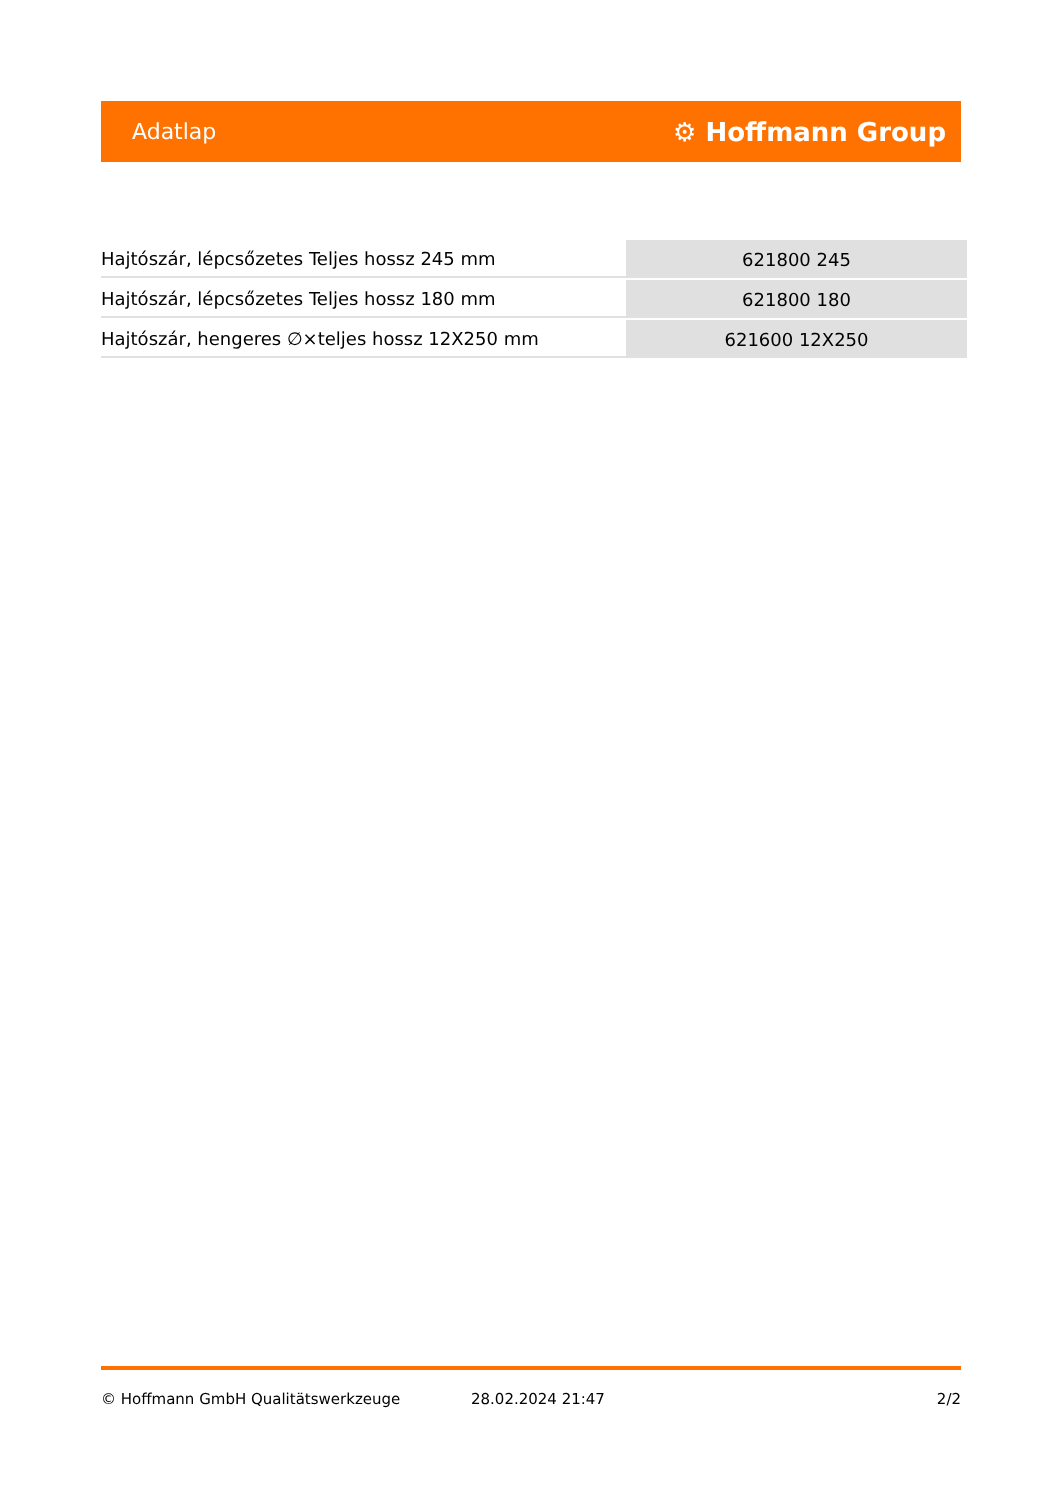Adatlap ⚙ Hoffmann Group
| Hajtószár, lépcsőzetes Teljes hossz 245 mm | 621800 245 |
| Hajtószár, lépcsőzetes Teljes hossz 180 mm | 621800 180 |
| Hajtószár, hengeres ∅×teljes hossz 12X250 mm | 621600 12X250 |
© Hoffmann GmbH Qualitätswerkzeuge 28.02.2024 21:47 2/2